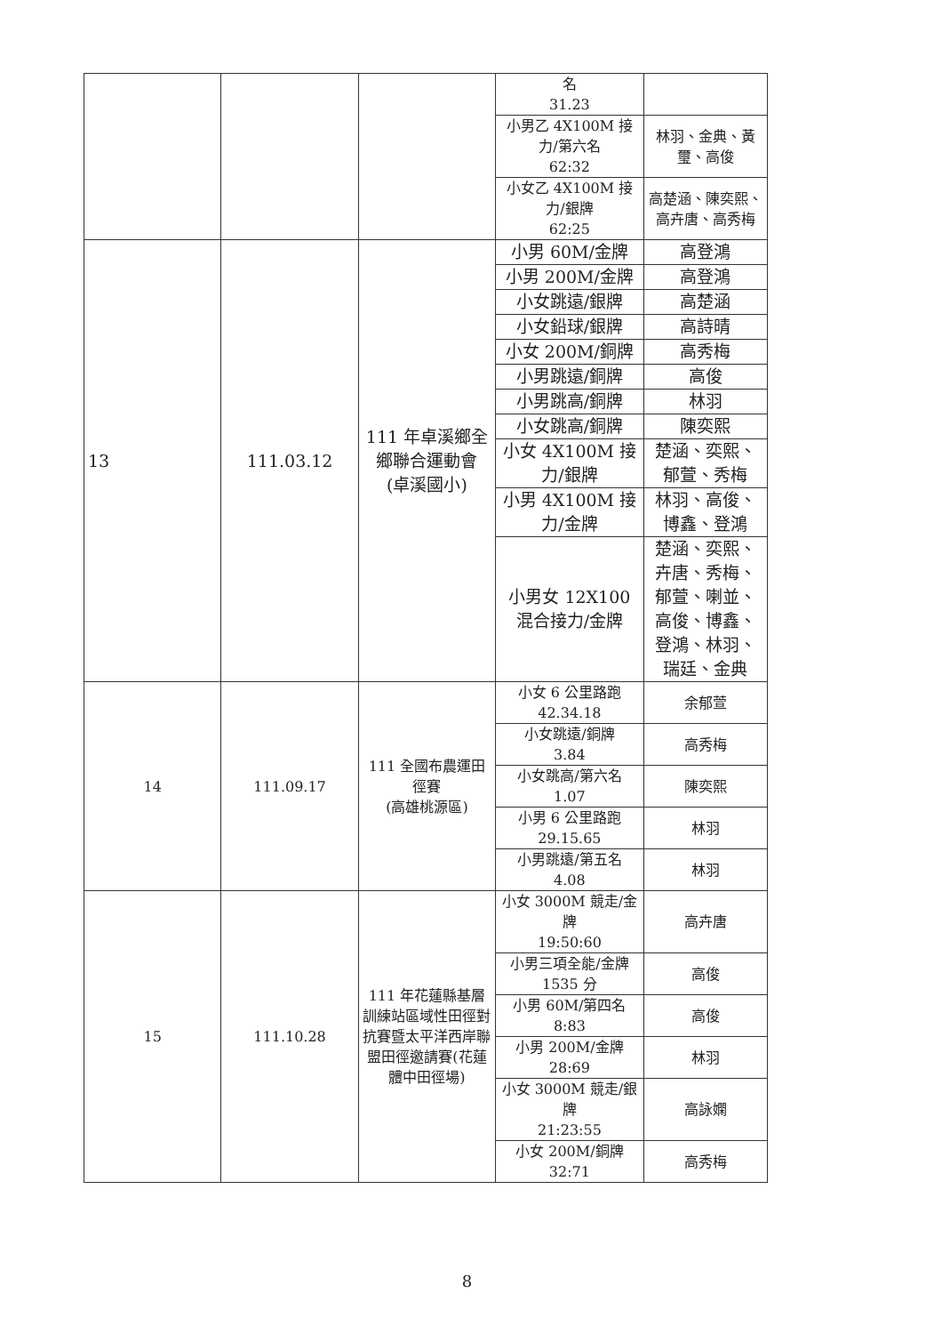| | | | 名 31.23 | |
| | | | 小男乙 4X100M 接力/第六名 62:32 | 林羽、金典、黃璽、高俊 |
| | | | 小女乙 4X100M 接力/銀牌 62:25 | 高楚涵、陳奕熙、高卉唐、高秀梅 |
| 13 | 111.03.12 | 111 年卓溪鄉全鄉聯合運動會 (卓溪國小) | 小男 60M/金牌 | 高登鴻 |
| | | | 小男 200M/金牌 | 高登鴻 |
| | | | 小女跳遠/銀牌 | 高楚涵 |
| | | | 小女鉛球/銀牌 | 高詩晴 |
| | | | 小女 200M/銅牌 | 高秀梅 |
| | | | 小男跳遠/銅牌 | 高俊 |
| | | | 小男跳高/銅牌 | 林羽 |
| | | | 小女跳高/銅牌 | 陳奕熙 |
| | | | 小女 4X100M 接力/銀牌 | 楚涵、奕熙、郁萱、秀梅 |
| | | | 小男 4X100M 接力/金牌 | 林羽、高俊、博鑫、登鴻 |
| | | | 小男女 12X100 混合接力/金牌 | 楚涵、奕熙、卉唐、秀梅、郁萱、喇並、高俊、博鑫、登鴻、林羽、瑞廷、金典 |
| 14 | 111.09.17 | 111 全國布農運田徑賽 (高雄桃源區) | 小女 6 公里路跑 42.34.18 | 余郁萱 |
| | | | 小女跳遠/銅牌 3.84 | 高秀梅 |
| | | | 小女跳高/第六名 1.07 | 陳奕熙 |
| | | | 小男 6 公里路跑 29.15.65 | 林羽 |
| | | | 小男跳遠/第五名 4.08 | 林羽 |
| 15 | 111.10.28 | 111 年花蓮縣基層訓練站區域性田徑對抗賽暨太平洋西岸聯盟田徑邀請賽(花蓮體中田徑場) | 小女 3000M 競走/金牌 19:50:60 | 高卉唐 |
| | | | 小男三項全能/金牌 1535 分 | 高俊 |
| | | | 小男 60M/第四名 8:83 | 高俊 |
| | | | 小男 200M/金牌 28:69 | 林羽 |
| | | | 小女 3000M 競走/銀牌 21:23:55 | 高詠嫻 |
| | | | 小女 200M/銅牌 32:71 | 高秀梅 |
8